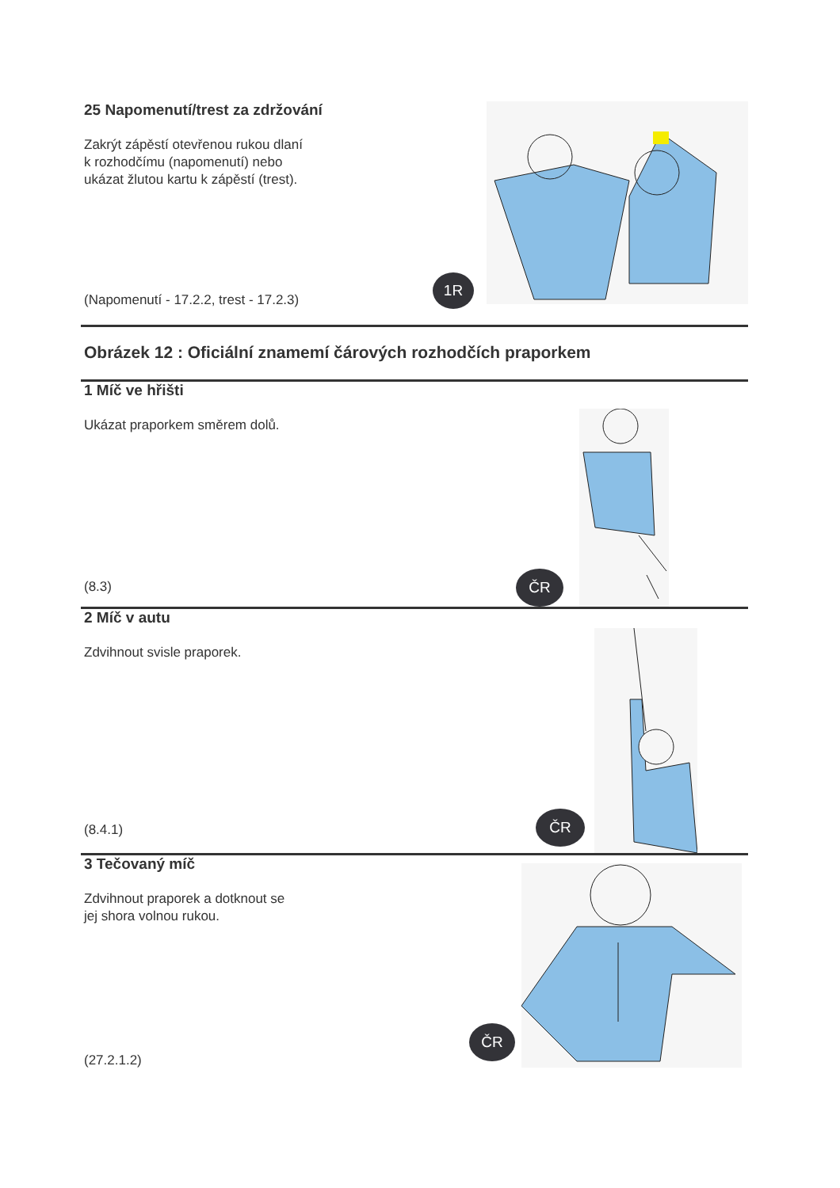25 Napomenutí/trest za zdržování
Zakrýt zápěstí otevřenou rukou dlaní
k rozhodčímu (napomenutí) nebo
ukázat žlutou kartu k zápěstí (trest).
(Napomenutí - 17.2.2, trest - 17.2.3)
1R
Obrázek 12 : Oficiální znamemí čárových rozhodčích praporkem
1 Míč ve hřišti
Ukázat praporkem směrem dolů.
(8.3)
ČR
2 Míč v autu
Zdvihnout svisle praporek.
(8.4.1)
ČR
3 Tečovaný míč
Zdvihnout praporek a dotknout se
jej shora volnou rukou.
(27.2.1.2)
ČR